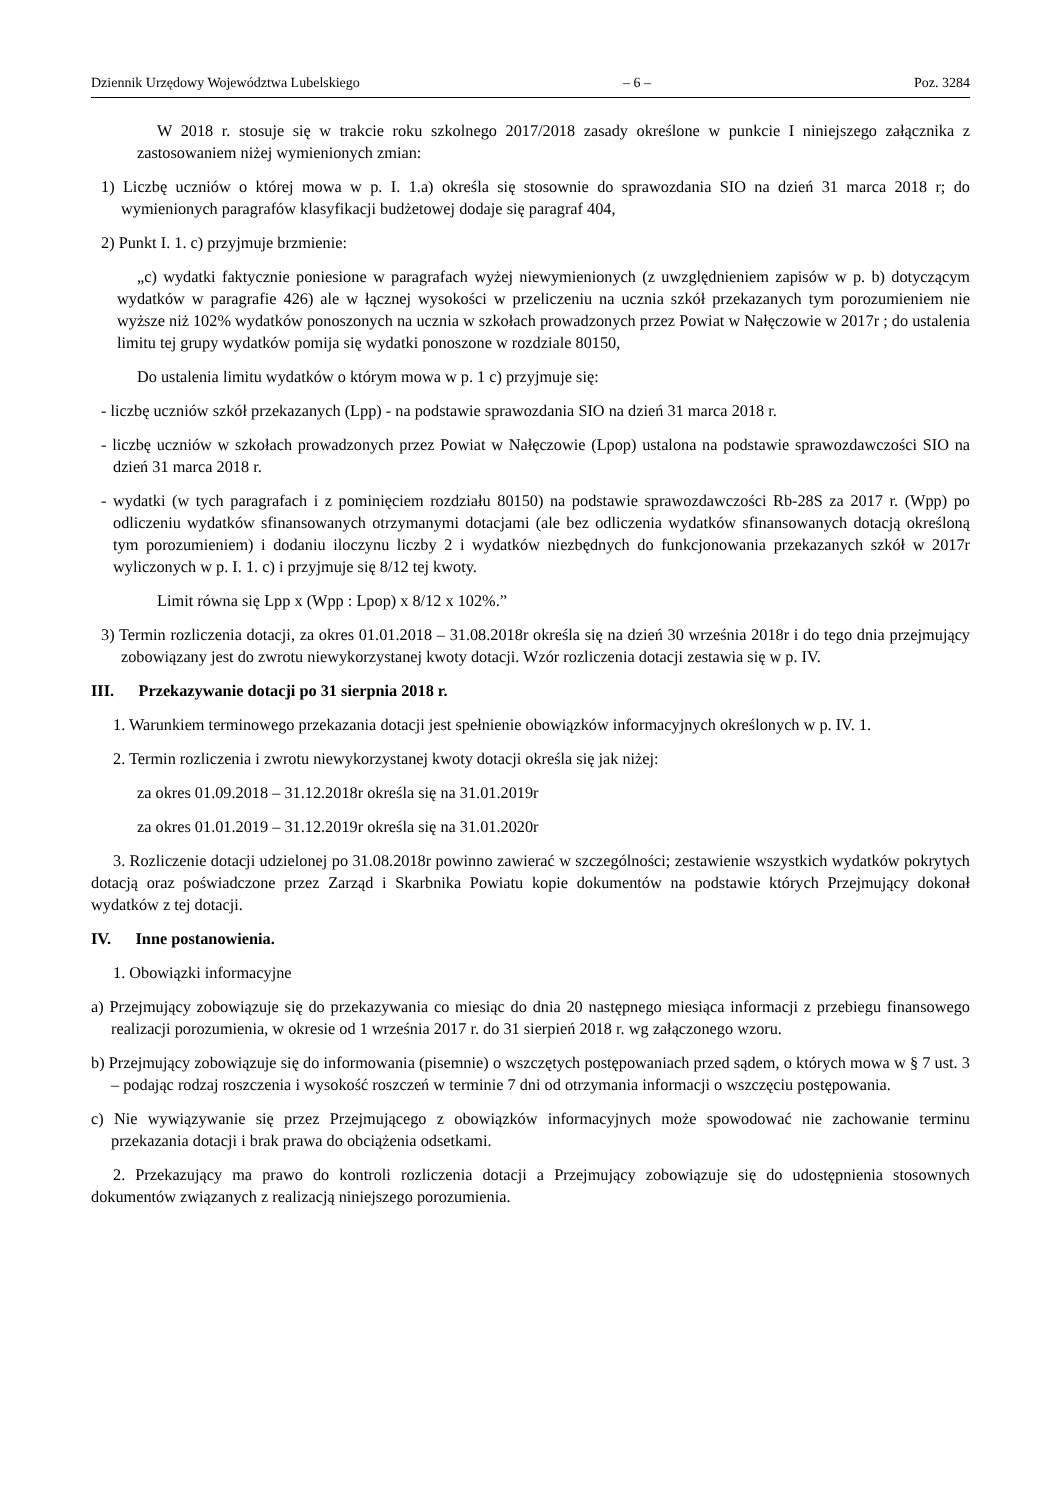Dziennik Urzędowy Województwa Lubelskiego – 6 – Poz. 3284
W 2018 r. stosuje się w trakcie roku szkolnego 2017/2018 zasady określone w punkcie I niniejszego załącznika z zastosowaniem niżej wymienionych zmian:
1) Liczbę uczniów o której mowa w p. I. 1.a) określa się stosownie do sprawozdania SIO na dzień 31 marca 2018 r; do wymienionych paragrafów klasyfikacji budżetowej dodaje się paragraf 404,
2) Punkt I. 1. c) przyjmuje brzmienie:
„c) wydatki faktycznie poniesione w paragrafach wyżej niewymienionych (z uwzględnieniem zapisów w p. b) dotyczącym wydatków w paragrafie 426) ale w łącznej wysokości w przeliczeniu na ucznia szkół przekazanych tym porozumieniem nie wyższe niż 102% wydatków ponoszonych na ucznia w szkołach prowadzonych przez Powiat w Nałęczowie w 2017r ; do ustalenia limitu tej grupy wydatków pomija się wydatki ponoszone w rozdziale 80150,
Do ustalenia limitu wydatków o którym mowa w p. 1 c) przyjmuje się:
- liczbę uczniów szkół przekazanych (Lpp) - na podstawie sprawozdania SIO na dzień 31 marca 2018 r.
- liczbę uczniów w szkołach prowadzonych przez Powiat w Nałęczowie (Lpop) ustalona na podstawie sprawozdawczości SIO na dzień 31 marca 2018 r.
- wydatki (w tych paragrafach i z pominięciem rozdziału 80150) na podstawie sprawozdawczości Rb-28S za 2017 r. (Wpp) po odliczeniu wydatków sfinansowanych otrzymanymi dotacjami (ale bez odliczenia wydatków sfinansowanych dotacją określoną tym porozumieniem) i dodaniu iloczynu liczby 2 i wydatków niezbędnych do funkcjonowania przekazanych szkół w 2017r wyliczonych w p. I. 1. c) i przyjmuje się 8/12 tej kwoty.
Limit równa się Lpp x (Wpp : Lpop) x 8/12 x 102%.”
3) Termin rozliczenia dotacji, za okres 01.01.2018 – 31.08.2018r określa się na dzień 30 września 2018r i do tego dnia przejmujący zobowiązany jest do zwrotu niewykorzystanej kwoty dotacji. Wzór rozliczenia dotacji zestawia się w p. IV.
III. Przekazywanie dotacji po 31 sierpnia 2018 r.
1. Warunkiem terminowego przekazania dotacji jest spełnienie obowiązków informacyjnych określonych w p. IV. 1.
2. Termin rozliczenia i zwrotu niewykorzystanej kwoty dotacji określa się jak niżej:
za okres 01.09.2018 – 31.12.2018r określa się na 31.01.2019r
za okres 01.01.2019 – 31.12.2019r określa się na 31.01.2020r
3. Rozliczenie dotacji udzielonej po 31.08.2018r powinno zawierać w szczególności; zestawienie wszystkich wydatków pokrytych dotacją oraz poświadczone przez Zarząd i Skarbnika Powiatu kopie dokumentów na podstawie których Przejmujący dokonał wydatków z tej dotacji.
IV. Inne postanowienia.
1. Obowiązki informacyjne
a) Przejmujący zobowiązuje się do przekazywania co miesiąc do dnia 20 następnego miesiąca informacji z przebiegu finansowego realizacji porozumienia, w okresie od 1 września 2017 r. do 31 sierpień 2018 r. wg załączonego wzoru.
b) Przejmujący zobowiązuje się do informowania (pisemnie) o wszczętych postępowaniach przed sądem, o których mowa w § 7 ust. 3 – podając rodzaj roszczenia i wysokość roszczeń w terminie 7 dni od otrzymania informacji o wszczęciu postępowania.
c) Nie wywiązywanie się przez Przejmującego z obowiązków informacyjnych może spowodować nie zachowanie terminu przekazania dotacji i brak prawa do obciążenia odsetkami.
2. Przekazujący ma prawo do kontroli rozliczenia dotacji a Przejmujący zobowiązuje się do udostępnienia stosownych dokumentów związanych z realizacją niniejszego porozumienia.